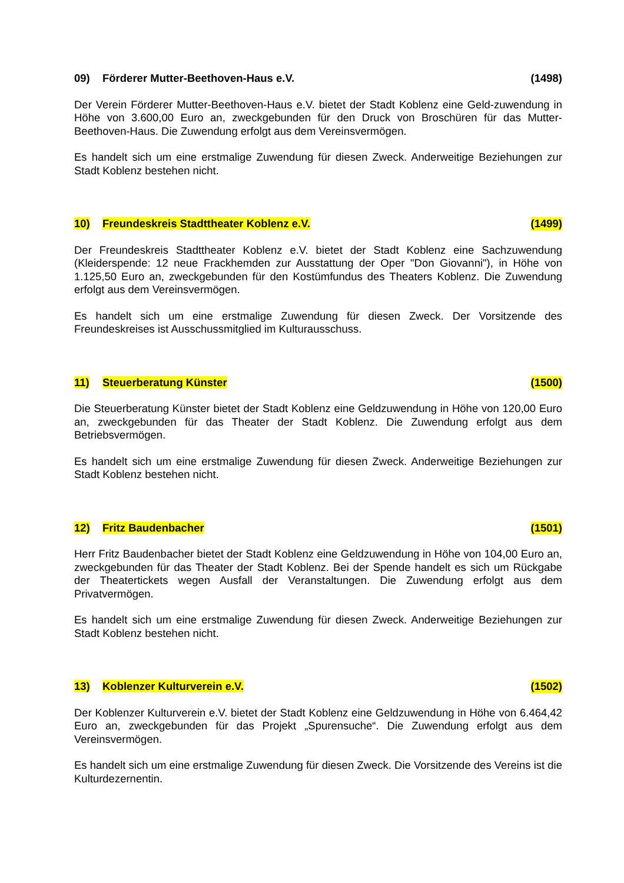09) Förderer Mutter-Beethoven-Haus e.V.
(1498)
Der Verein Förderer Mutter-Beethoven-Haus e.V. bietet der Stadt Koblenz eine Geld-zuwendung in Höhe von 3.600,00 Euro an, zweckgebunden für den Druck von Broschüren für das Mutter-Beethoven-Haus. Die Zuwendung erfolgt aus dem Vereinsvermögen.
Es handelt sich um eine erstmalige Zuwendung für diesen Zweck. Anderweitige Beziehungen zur Stadt Koblenz bestehen nicht.
10) Freundeskreis Stadttheater Koblenz e.V.
(1499)
Der Freundeskreis Stadttheater Koblenz e.V. bietet der Stadt Koblenz eine Sachzuwendung (Kleiderspende: 12 neue Frackhemden zur Ausstattung der Oper "Don Giovanni"), in Höhe von 1.125,50 Euro an, zweckgebunden für den Kostümfundus des Theaters Koblenz. Die Zuwendung erfolgt aus dem Vereinsvermögen.
Es handelt sich um eine erstmalige Zuwendung für diesen Zweck. Der Vorsitzende des Freundeskreises ist Ausschussmitglied im Kulturausschuss.
11) Steuerberatung Künster (1500)
Die Steuerberatung Künster bietet der Stadt Koblenz eine Geldzuwendung in Höhe von 120,00 Euro an, zweckgebunden für das Theater der Stadt Koblenz. Die Zuwendung erfolgt aus dem Betriebsvermögen.
Es handelt sich um eine erstmalige Zuwendung für diesen Zweck. Anderweitige Beziehungen zur Stadt Koblenz bestehen nicht.
12) Fritz Baudenbacher (1501)
Herr Fritz Baudenbacher bietet der Stadt Koblenz eine Geldzuwendung in Höhe von 104,00 Euro an, zweckgebunden für das Theater der Stadt Koblenz. Bei der Spende handelt es sich um Rückgabe der Theatertickets wegen Ausfall der Veranstaltungen. Die Zuwendung erfolgt aus dem Privatvermögen.
Es handelt sich um eine erstmalige Zuwendung für diesen Zweck. Anderweitige Beziehungen zur Stadt Koblenz bestehen nicht.
13) Koblenzer Kulturverein e.V.
(1502)
Der Koblenzer Kulturverein e.V. bietet der Stadt Koblenz eine Geldzuwendung in Höhe von 6.464,42 Euro an, zweckgebunden für das Projekt „Spurensuche“. Die Zuwendung erfolgt aus dem Vereinsvermögen.
Es handelt sich um eine erstmalige Zuwendung für diesen Zweck. Die Vorsitzende des Vereins ist die Kulturdezernentin.